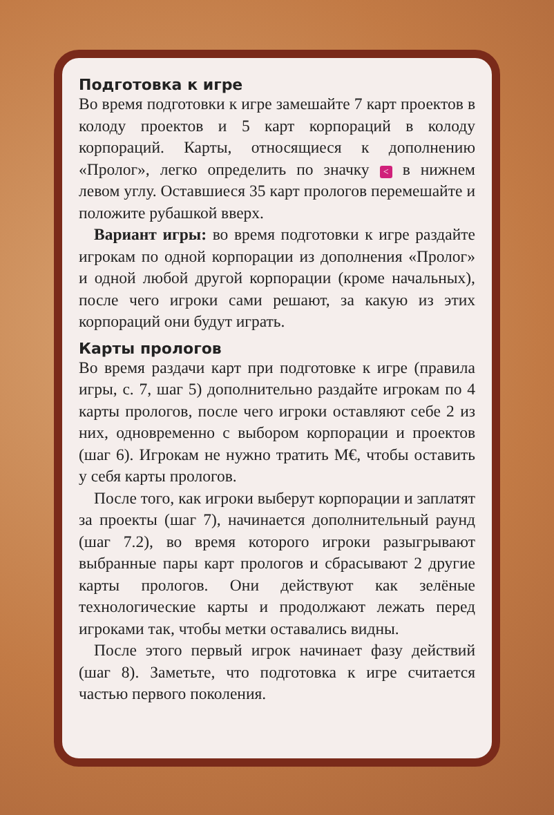Подготовка к игре
Во время подготовки к игре замешайте 7 карт проектов в колоду проектов и 5 карт корпораций в колоду корпораций. Карты, относящиеся к дополнению «Пролог», легко определить по значку < в нижнем левом углу. Оставшиеся 35 карт прологов перемешайте и положите рубашкой вверх.
Вариант игры: во время подготовки к игре раздайте игрокам по одной корпорации из дополнения «Пролог» и одной любой другой корпорации (кроме начальных), после чего игроки сами решают, за какую из этих корпораций они будут играть.
Карты прологов
Во время раздачи карт при подготовке к игре (правила игры, с. 7, шаг 5) дополнительно раздайте игрокам по 4 карты прологов, после чего игроки оставляют себе 2 из них, одновременно с выбором корпорации и проектов (шаг 6). Игрокам не нужно тратить М€, чтобы оставить у себя карты прологов.
После того, как игроки выберут корпорации и заплатят за проекты (шаг 7), начинается дополнительный раунд (шаг 7.2), во время которого игроки разыгрывают выбранные пары карт прологов и сбрасывают 2 другие карты прологов. Они действуют как зелёные технологические карты и продолжают лежать перед игроками так, чтобы метки оставались видны.
После этого первый игрок начинает фазу действий (шаг 8). Заметьте, что подготовка к игре считается частью первого поколения.